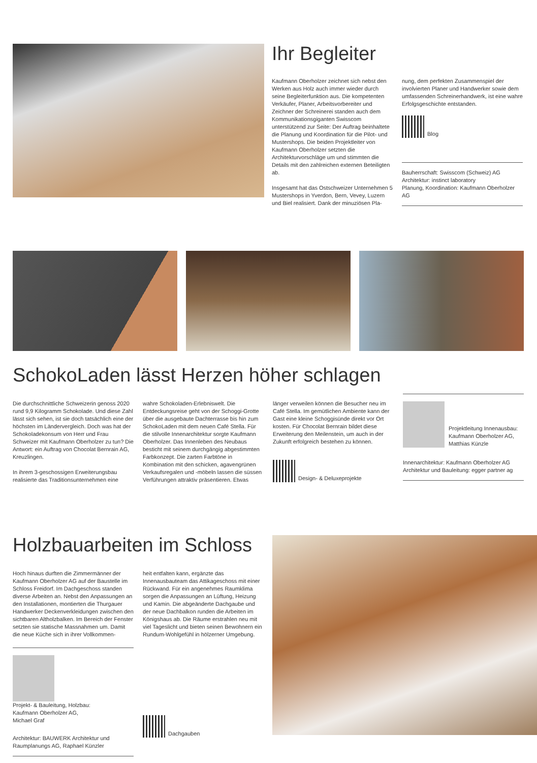Ihr Begleiter
Kaufmann Oberholzer zeichnet sich nebst den Werken aus Holz auch immer wieder durch seine Begleiterfunktion aus. Die kompetenten Verkäufer, Planer, Arbeitsvorbereiter und Zeichner der Schreinerei standen auch dem Kommunikationsgiganten Swisscom unterstützend zur Seite: Der Auftrag beinhaltete die Planung und Koordination für die Pilot- und Mustershops. Die beiden Projektleiter von Kaufmann Oberholzer setzten die Architekturvorschläge um und stimmten die Details mit den zahlreichen externen Beteiligten ab.
Insgesamt hat das Ostschweizer Unternehmen 5 Mustershops in Yverdon, Bern, Vevey, Luzern und Biel realisiert. Dank der minuziösen Pla-
nung, dem perfekten Zusammenspiel der involvierten Planer und Handwerker sowie dem umfassenden Schreinerhandwerk, ist eine wahre Erfolgsgeschichte entstanden.
Blog
Bauherrschaft: Swisscom (Schweiz) AG
Architektur: instinct laboratory
Planung, Koordination: Kaufmann Oberholzer AG
SchokoLaden lässt Herzen höher schlagen
Die durchschnittliche Schweizerin genoss 2020 rund 9,9 Kilogramm Schokolade. Und diese Zahl lässt sich sehen, ist sie doch tatsächlich eine der höchsten im Ländervergleich. Doch was hat der Schokoladekonsum von Herr und Frau Schweizer mit Kaufmann Oberholzer zu tun? Die Antwort: ein Auftrag von Chocolat Bernrain AG, Kreuzlingen.
In ihrem 3-geschossigen Erweiterungsbau realisierte das Traditionsunternehmen eine
wahre Schokoladen-Erlebniswelt. Die Entdeckungsreise geht von der Schoggi-Grotte über die ausgebaute Dachterrasse bis hin zum SchokoLaden mit dem neuen Café Stella. Für die stilvolle Innenarchitektur sorgte Kaufmann Oberholzer. Das Innenleben des Neubaus besticht mit seinem durchgängig abgestimmten Farbkonzept. Die zarten Farbtöne in Kombination mit den schicken, agavengrünen Verkaufsregalen und -möbeln lassen die süssen Verführungen attraktiv präsentieren. Etwas
länger verweilen können die Besucher neu im Café Stella. Im gemütlichen Ambiente kann der Gast eine kleine Schoggisünde direkt vor Ort kosten. Für Chocolat Bernrain bildet diese Erweiterung den Meilenstein, um auch in der Zukunft erfolgreich bestehen zu können.
Design- & Deluxeprojekte
Projektleitung Innenausbau:
Kaufmann Oberholzer AG,
Matthias Künzle
Innenarchitektur: Kaufmann Oberholzer AG
Architektur und Bauleitung: egger partner ag
Holzbauarbeiten im Schloss
Hoch hinaus durften die Zimmermänner der Kaufmann Oberholzer AG auf der Baustelle im Schloss Freidorf. Im Dachgeschoss standen diverse Arbeiten an. Nebst den Anpassungen an den Installationen, montierten die Thurgauer Handwerker Deckenverkleidungen zwischen den sichtbaren Altholzbalken. Im Bereich der Fenster setzten sie statische Massnahmen um. Damit die neue Küche sich in ihrer Vollkommen-
Projekt- & Bauleitung, Holzbau:
Kaufmann Oberholzer AG,
Michael Graf
Architektur: BAUWERK Architektur und Raumplanungs AG, Raphael Künzler
heit entfalten kann, ergänzte das Innenausbauteam das Attikageschoss mit einer Rückwand. Für ein angenehmes Raumklima sorgen die Anpassungen an Lüftung, Heizung und Kamin. Die abgeänderte Dachgaube und der neue Dachbalkon runden die Arbeiten im Königshaus ab. Die Räume erstrahlen neu mit viel Tageslicht und bieten seinen Bewohnern ein Rundum-Wohlgefühl in hölzerner Umgebung.
Dachgauben